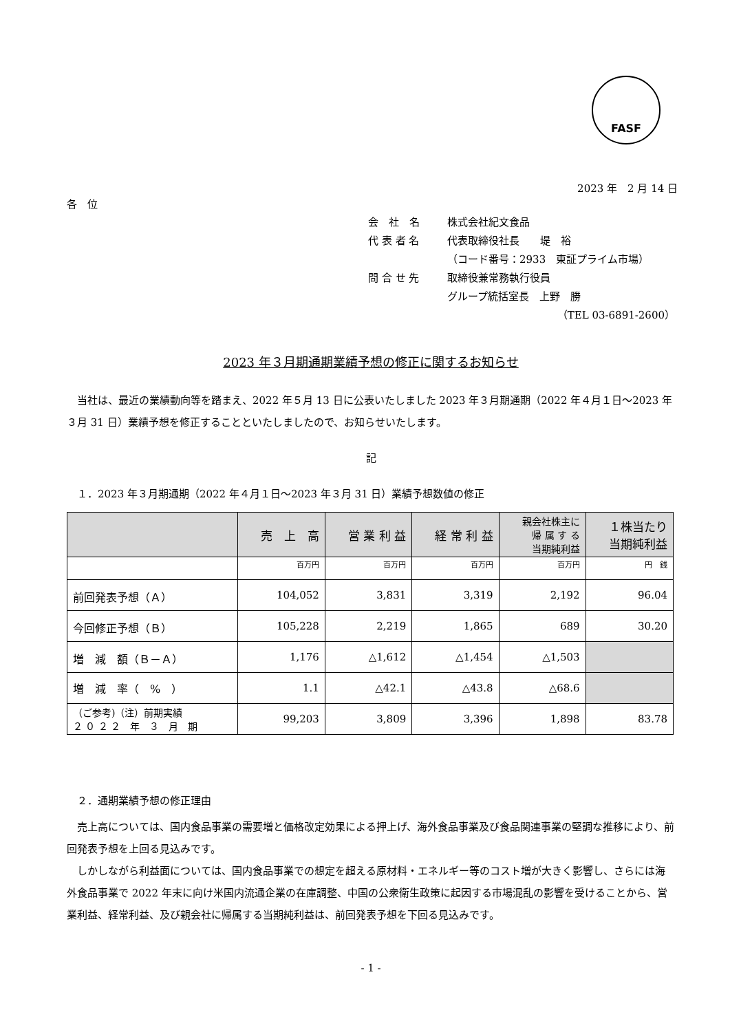FASF
2023 年　2 月 14 日
各　位
会　社　名 株式会社紀文食品
代 表 者 名 代表取締役社長　　堤　裕
（コード番号：2933　東証プライム市場）
問 合 せ 先 取締役兼常務執行役員
グループ統括室長　上野　勝
（TEL 03-6891-2600）
2023 年３月期通期業績予想の修正に関するお知らせ
　当社は、最近の業績動向等を踏まえ、2022 年５月 13 日に公表いたしました 2023 年３月期通期（2022 年４月１日～2023 年３月 31 日）業績予想を修正することといたしましたので、お知らせいたします。
記
　１．2023 年３月期通期（2022 年４月１日～2023 年３月 31 日）業績予想数値の修正
| | 売 上 高 | 営 業 利 益 | 経 常 利 益 | 親会社株主に 帰 属 す る 当期純利益 | １株当たり 当期純利益 |
| --- | --- | --- | --- | --- | --- |
| | 百万円 | 百万円 | 百万円 | 百万円 | 円 銭 |
| 前回発表予想（Ａ） | 104,052 | 3,831 | 3,319 | 2,192 | 96.04 |
| 今回修正予想（Ｂ） | 105,228 | 2,219 | 1,865 | 689 | 30.20 |
| 増 減 額（Ｂ－Ａ） | 1,176 | △1,612 | △1,454 | △1,503 | |
| 増 減 率（ % ） | 1.1 | △42.1 | △43.8 | △68.6 | |
| （ご参考)（注）前期実績 ２ ０ ２ ２ 年 ３ 月 期 | 99,203 | 3,809 | 3,396 | 1,898 | 83.78 |
　２．通期業績予想の修正理由
　売上高については、国内食品事業の需要増と価格改定効果による押上げ、海外食品事業及び食品関連事業の堅調な推移により、前回発表予想を上回る見込みです。
　しかしながら利益面については、国内食品事業での想定を超える原材料・エネルギー等のコスト増が大きく影響し、さらには海外食品事業で 2022 年末に向け米国内流通企業の在庫調整、中国の公衆衛生政策に起因する市場混乱の影響を受けることから、営業利益、経常利益、及び親会社に帰属する当期純利益は、前回発表予想を下回る見込みです。
- 1 -